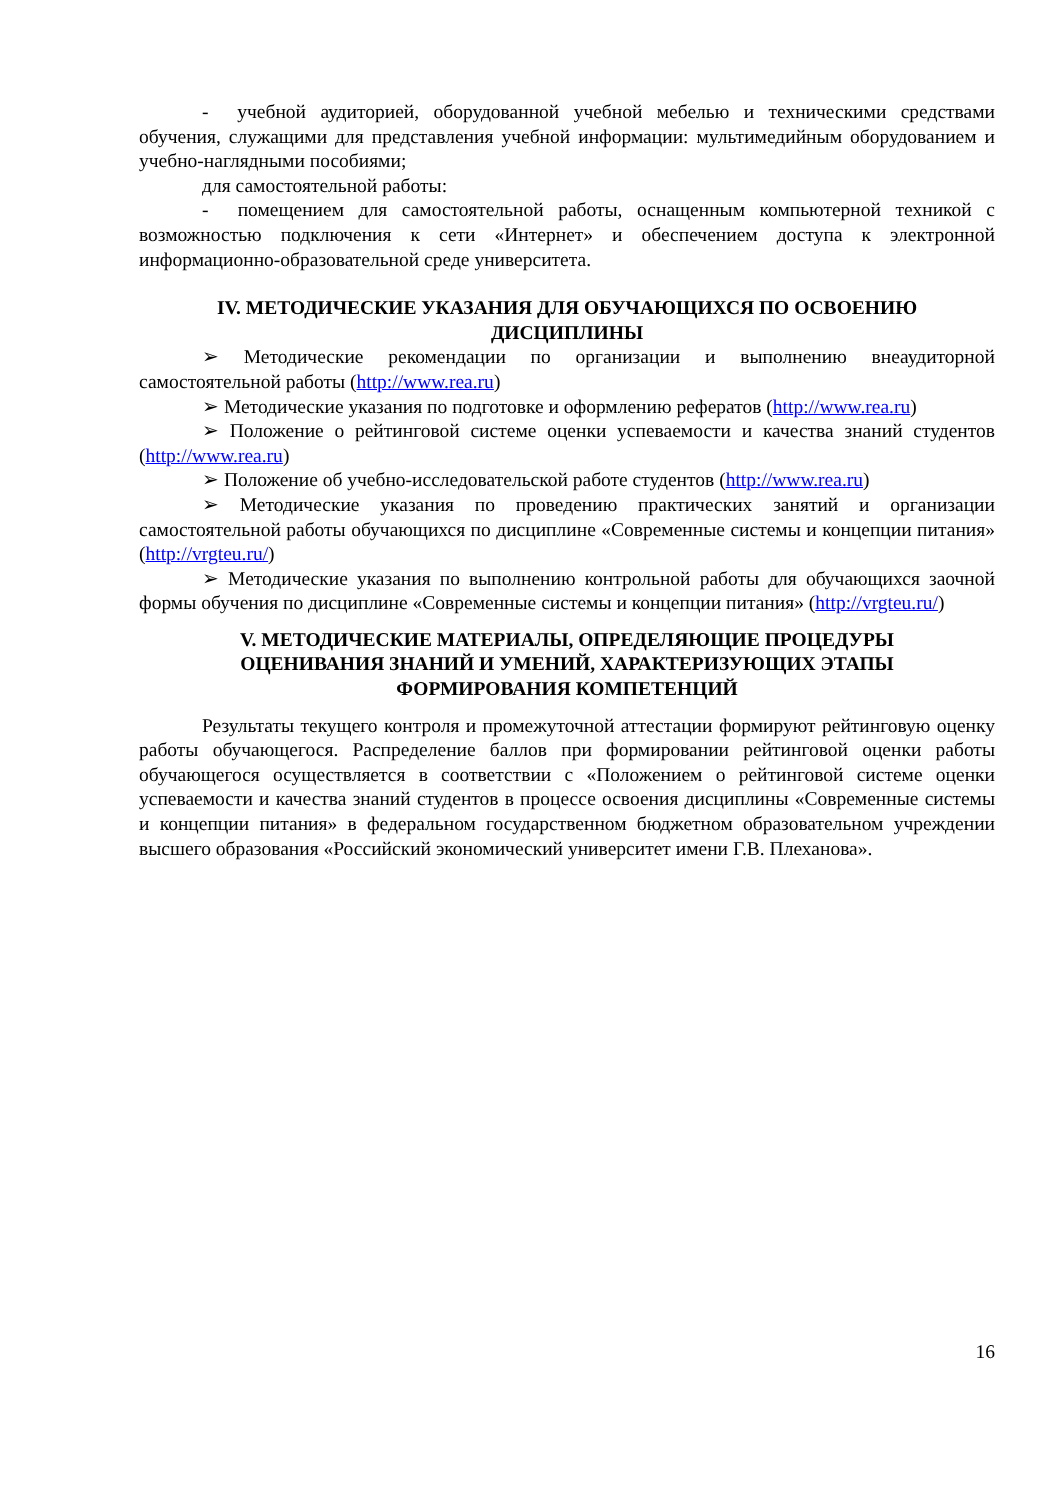- учебной аудиторией, оборудованной учебной мебелью и техническими средствами обучения, служащими для представления учебной информации: мультимедийным оборудованием и учебно-наглядными пособиями;
для самостоятельной работы:
- помещением для самостоятельной работы, оснащенным компьютерной техникой с возможностью подключения к сети «Интернет» и обеспечением доступа к электронной информационно-образовательной среде университета.
IV. МЕТОДИЧЕСКИЕ УКАЗАНИЯ ДЛЯ ОБУЧАЮЩИХСЯ ПО ОСВОЕНИЮ ДИСЦИПЛИНЫ
➢ Методические рекомендации по организации и выполнению внеаудиторной самостоятельной работы (http://www.rea.ru)
➢ Методические указания по подготовке и оформлению рефератов (http://www.rea.ru)
➢ Положение о рейтинговой системе оценки успеваемости и качества знаний студентов (http://www.rea.ru)
➢ Положение об учебно-исследовательской работе студентов (http://www.rea.ru)
➢ Методические указания по проведению практических занятий и организации самостоятельной работы обучающихся по дисциплине «Современные системы и концепции питания» (http://vrgteu.ru/)
➢ Методические указания по выполнению контрольной работы для обучающихся заочной формы обучения по дисциплине «Современные системы и концепции питания» (http://vrgteu.ru/)
V. МЕТОДИЧЕСКИЕ МАТЕРИАЛЫ, ОПРЕДЕЛЯЮЩИЕ ПРОЦЕДУРЫ
ОЦЕНИВАНИЯ ЗНАНИЙ И УМЕНИЙ, ХАРАКТЕРИЗУЮЩИХ ЭТАПЫ
ФОРМИРОВАНИЯ КОМПЕТЕНЦИЙ
Результаты текущего контроля и промежуточной аттестации формируют рейтинговую оценку работы обучающегося. Распределение баллов при формировании рейтинговой оценки работы обучающегося осуществляется в соответствии с «Положением о рейтинговой системе оценки успеваемости и качества знаний студентов в процессе освоения дисциплины «Современные системы и концепции питания» в федеральном государственном бюджетном образовательном учреждении высшего образования «Российский экономический университет имени Г.В. Плеханова».
16